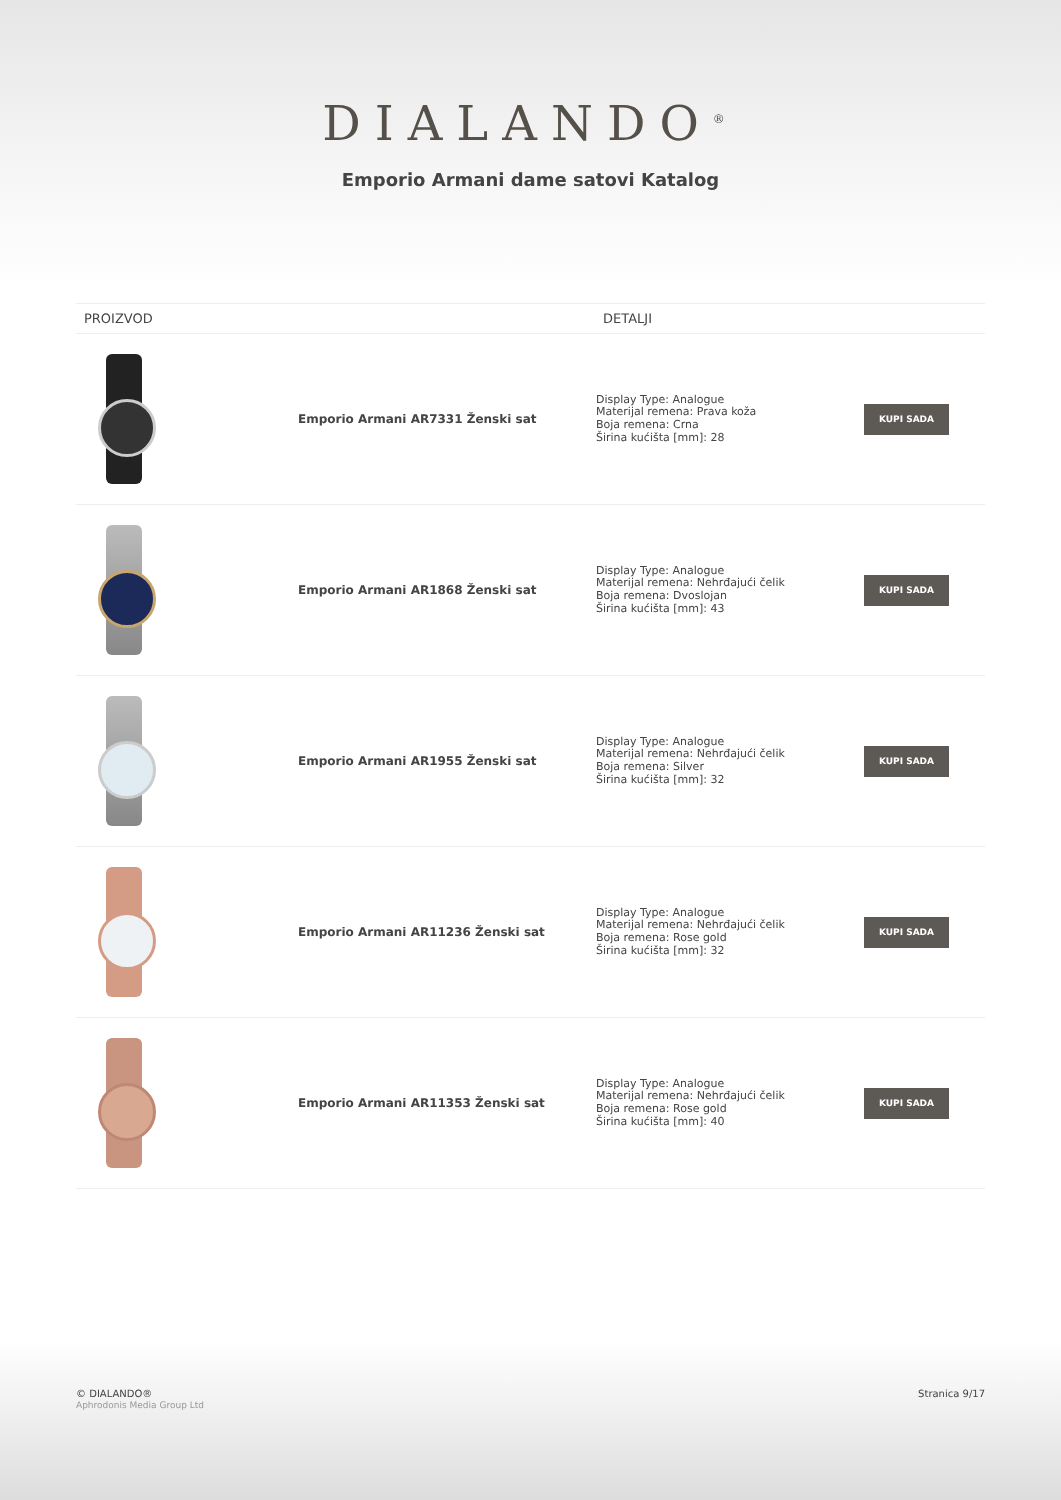DIALANDO<sup>®</sup>
Emporio Armani dame satovi Katalog
| PROIZVOD | | DETALJI | |
| --- | --- | --- | --- |
| | Emporio Armani AR7331 Ženski sat | Display Type: Analogue Materijal remena: Prava koža Boja remena: Crna Širina kućišta [mm]: 28 | KUPI SADA |
| | Emporio Armani AR1868 Ženski sat | Display Type: Analogue Materijal remena: Nehrđajući čelik Boja remena: Dvoslojan Širina kućišta [mm]: 43 | KUPI SADA |
| | Emporio Armani AR1955 Ženski sat | Display Type: Analogue Materijal remena: Nehrđajući čelik Boja remena: Silver Širina kućišta [mm]: 32 | KUPI SADA |
| | Emporio Armani AR11236 Ženski sat | Display Type: Analogue Materijal remena: Nehrđajući čelik Boja remena: Rose gold Širina kućišta [mm]: 32 | KUPI SADA |
| | Emporio Armani AR11353 Ženski sat | Display Type: Analogue Materijal remena: Nehrđajući čelik Boja remena: Rose gold Širina kućišta [mm]: 40 | KUPI SADA |
© DIALANDO®
Aphrodonis Media Group Ltd
Stranica 9/17